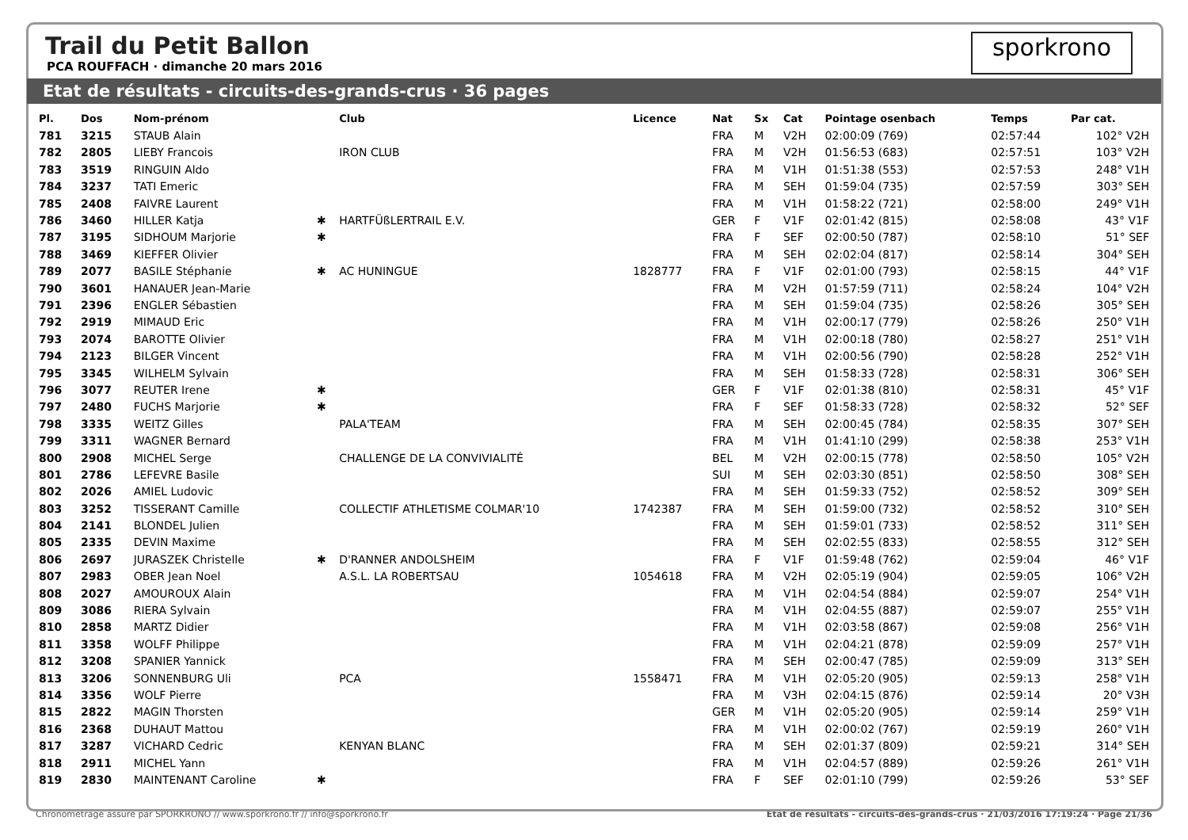Trail du Petit Ballon
PCA ROUFFACH · dimanche 20 mars 2016
sporkrono
Etat de résultats - circuits-des-grands-crus · 36 pages
| Pl. | Dos | Nom-prénom | | Club | Licence | Nat | Sx | Cat | Pointage osenbach | Temps | Par cat. |
| --- | --- | --- | --- | --- | --- | --- | --- | --- | --- | --- | --- |
| 781 | 3215 | STAUB Alain | | | | FRA | M | V2H | 02:00:09 (769) | 02:57:44 | 102° V2H |
| 782 | 2805 | LIEBY Francois | | IRON CLUB | | FRA | M | V2H | 01:56:53 (683) | 02:57:51 | 103° V2H |
| 783 | 3519 | RINGUIN Aldo | | | | FRA | M | V1H | 01:51:38 (553) | 02:57:53 | 248° V1H |
| 784 | 3237 | TATI Emeric | | | | FRA | M | SEH | 01:59:04 (735) | 02:57:59 | 303° SEH |
| 785 | 2408 | FAIVRE Laurent | | | | FRA | M | V1H | 01:58:22 (721) | 02:58:00 | 249° V1H |
| 786 | 3460 | HILLER Katja | ✱ | HARTFÜßLERTRAIL E.V. | | GER | F | V1F | 02:01:42 (815) | 02:58:08 | 43° V1F |
| 787 | 3195 | SIDHOUM Marjorie | ✱ | | | FRA | F | SEF | 02:00:50 (787) | 02:58:10 | 51° SEF |
| 788 | 3469 | KIEFFER Olivier | | | | FRA | M | SEH | 02:02:04 (817) | 02:58:14 | 304° SEH |
| 789 | 2077 | BASILE Stéphanie | ✱ | AC HUNINGUE | 1828777 | FRA | F | V1F | 02:01:00 (793) | 02:58:15 | 44° V1F |
| 790 | 3601 | HANAUER Jean-Marie | | | | FRA | M | V2H | 01:57:59 (711) | 02:58:24 | 104° V2H |
| 791 | 2396 | ENGLER Sébastien | | | | FRA | M | SEH | 01:59:04 (735) | 02:58:26 | 305° SEH |
| 792 | 2919 | MIMAUD Eric | | | | FRA | M | V1H | 02:00:17 (779) | 02:58:26 | 250° V1H |
| 793 | 2074 | BAROTTE Olivier | | | | FRA | M | V1H | 02:00:18 (780) | 02:58:27 | 251° V1H |
| 794 | 2123 | BILGER Vincent | | | | FRA | M | V1H | 02:00:56 (790) | 02:58:28 | 252° V1H |
| 795 | 3345 | WILHELM Sylvain | | | | FRA | M | SEH | 01:58:33 (728) | 02:58:31 | 306° SEH |
| 796 | 3077 | REUTER Irene | ✱ | | | GER | F | V1F | 02:01:38 (810) | 02:58:31 | 45° V1F |
| 797 | 2480 | FUCHS Marjorie | ✱ | | | FRA | F | SEF | 01:58:33 (728) | 02:58:32 | 52° SEF |
| 798 | 3335 | WEITZ Gilles | | PALA'TEAM | | FRA | M | SEH | 02:00:45 (784) | 02:58:35 | 307° SEH |
| 799 | 3311 | WAGNER Bernard | | | | FRA | M | V1H | 01:41:10 (299) | 02:58:38 | 253° V1H |
| 800 | 2908 | MICHEL Serge | | CHALLENGE DE LA CONVIVIALITÉ | | BEL | M | V2H | 02:00:15 (778) | 02:58:50 | 105° V2H |
| 801 | 2786 | LEFEVRE Basile | | | | SUI | M | SEH | 02:03:30 (851) | 02:58:50 | 308° SEH |
| 802 | 2026 | AMIEL Ludovic | | | | FRA | M | SEH | 01:59:33 (752) | 02:58:52 | 309° SEH |
| 803 | 3252 | TISSERANT Camille | | COLLECTIF ATHLETISME COLMAR'10 | 1742387 | FRA | M | SEH | 01:59:00 (732) | 02:58:52 | 310° SEH |
| 804 | 2141 | BLONDEL Julien | | | | FRA | M | SEH | 01:59:01 (733) | 02:58:52 | 311° SEH |
| 805 | 2335 | DEVIN Maxime | | | | FRA | M | SEH | 02:02:55 (833) | 02:58:55 | 312° SEH |
| 806 | 2697 | JURASZEK Christelle | ✱ | D'RANNER ANDOLSHEIM | | FRA | F | V1F | 01:59:48 (762) | 02:59:04 | 46° V1F |
| 807 | 2983 | OBER Jean Noel | | A.S.L. LA ROBERTSAU | 1054618 | FRA | M | V2H | 02:05:19 (904) | 02:59:05 | 106° V2H |
| 808 | 2027 | AMOUROUX Alain | | | | FRA | M | V1H | 02:04:54 (884) | 02:59:07 | 254° V1H |
| 809 | 3086 | RIERA Sylvain | | | | FRA | M | V1H | 02:04:55 (887) | 02:59:07 | 255° V1H |
| 810 | 2858 | MARTZ Didier | | | | FRA | M | V1H | 02:03:58 (867) | 02:59:08 | 256° V1H |
| 811 | 3358 | WOLFF Philippe | | | | FRA | M | V1H | 02:04:21 (878) | 02:59:09 | 257° V1H |
| 812 | 3208 | SPANIER Yannick | | | | FRA | M | SEH | 02:00:47 (785) | 02:59:09 | 313° SEH |
| 813 | 3206 | SONNENBURG Uli | | PCA | 1558471 | FRA | M | V1H | 02:05:20 (905) | 02:59:13 | 258° V1H |
| 814 | 3356 | WOLF Pierre | | | | FRA | M | V3H | 02:04:15 (876) | 02:59:14 | 20° V3H |
| 815 | 2822 | MAGIN Thorsten | | | | GER | M | V1H | 02:05:20 (905) | 02:59:14 | 259° V1H |
| 816 | 2368 | DUHAUT Mattou | | | | FRA | M | V1H | 02:00:02 (767) | 02:59:19 | 260° V1H |
| 817 | 3287 | VICHARD Cedric | | KENYAN BLANC | | FRA | M | SEH | 02:01:37 (809) | 02:59:21 | 314° SEH |
| 818 | 2911 | MICHEL Yann | | | | FRA | M | V1H | 02:04:57 (889) | 02:59:26 | 261° V1H |
| 819 | 2830 | MAINTENANT Caroline | ✱ | | | FRA | F | SEF | 02:01:10 (799) | 02:59:26 | 53° SEF |
Chronométrage assuré par SPORKRONO // www.sporkrono.fr // info@sporkrono.fr Etat de résultats - circuits-des-grands-crus · 21/03/2016 17:19:24 · Page 21/36